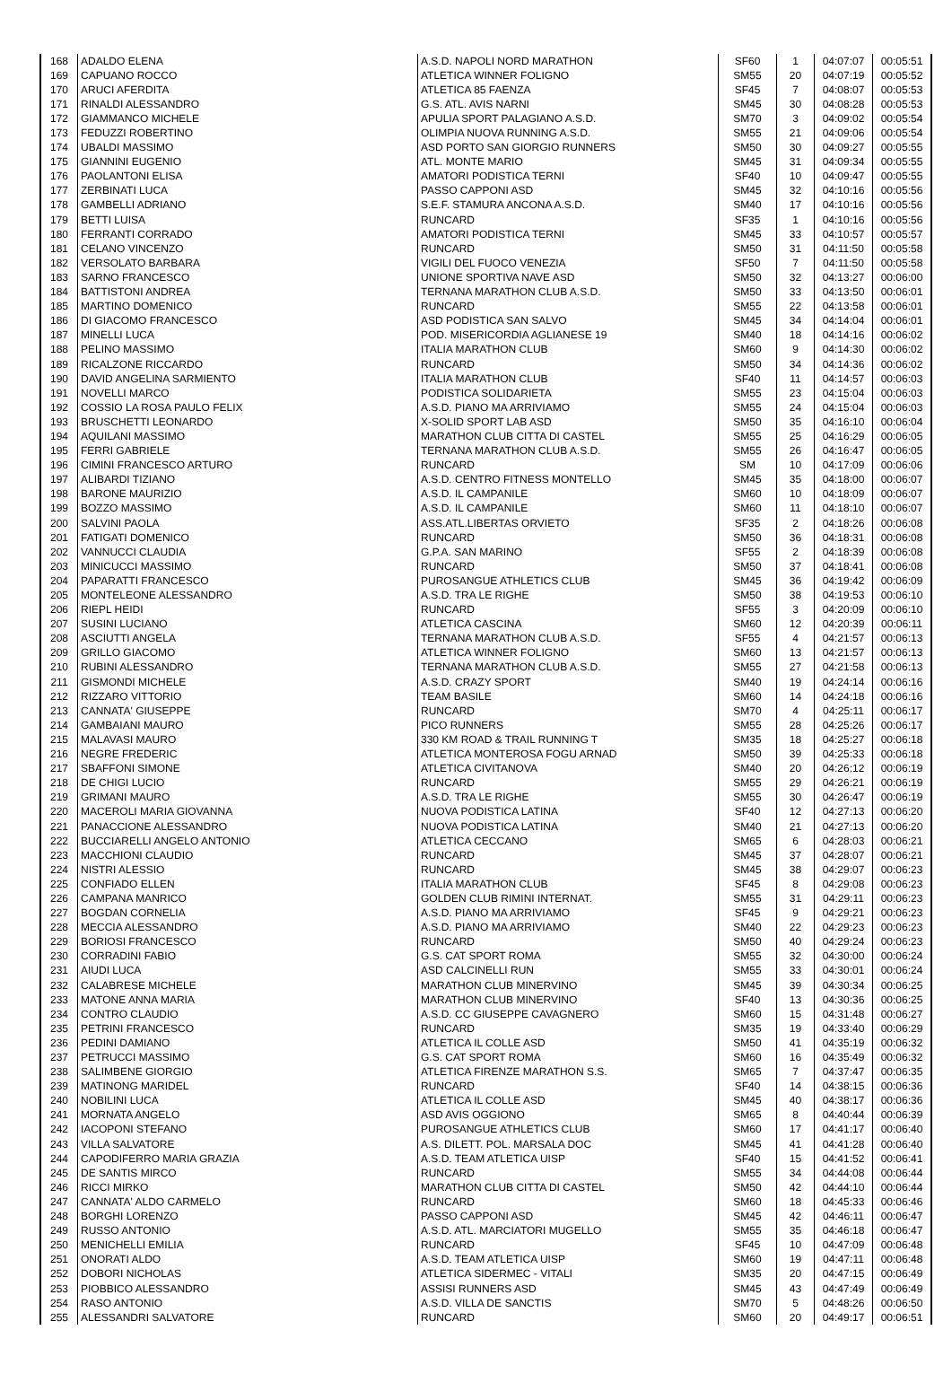| 168 | ADALDO ELENA | A.S.D. NAPOLI NORD MARATHON | SF60 | 1 | 04:07:07 | 00:05:51 |
| 169 | CAPUANO ROCCO | ATLETICA WINNER FOLIGNO | SM55 | 20 | 04:07:19 | 00:05:52 |
| 170 | ARUCI AFERDITA | ATLETICA 85 FAENZA | SF45 | 7 | 04:08:07 | 00:05:53 |
| 171 | RINALDI ALESSANDRO | G.S. ATL. AVIS NARNI | SM45 | 30 | 04:08:28 | 00:05:53 |
| 172 | GIAMMANCO MICHELE | APULIA SPORT PALAGIANO A.S.D. | SM70 | 3 | 04:09:02 | 00:05:54 |
| 173 | FEDUZZI ROBERTINO | OLIMPIA NUOVA RUNNING A.S.D. | SM55 | 21 | 04:09:06 | 00:05:54 |
| 174 | UBALDI MASSIMO | ASD PORTO SAN GIORGIO RUNNERS | SM50 | 30 | 04:09:27 | 00:05:55 |
| 175 | GIANNINI EUGENIO | ATL. MONTE MARIO | SM45 | 31 | 04:09:34 | 00:05:55 |
| 176 | PAOLANTONI ELISA | AMATORI PODISTICA TERNI | SF40 | 10 | 04:09:47 | 00:05:55 |
| 177 | ZERBINATI LUCA | PASSO CAPPONI ASD | SM45 | 32 | 04:10:16 | 00:05:56 |
| 178 | GAMBELLI ADRIANO | S.E.F. STAMURA ANCONA A.S.D. | SM40 | 17 | 04:10:16 | 00:05:56 |
| 179 | BETTI LUISA | RUNCARD | SF35 | 1 | 04:10:16 | 00:05:56 |
| 180 | FERRANTI CORRADO | AMATORI PODISTICA TERNI | SM45 | 33 | 04:10:57 | 00:05:57 |
| 181 | CELANO VINCENZO | RUNCARD | SM50 | 31 | 04:11:50 | 00:05:58 |
| 182 | VERSOLATO BARBARA | VIGILI DEL FUOCO VENEZIA | SF50 | 7 | 04:11:50 | 00:05:58 |
| 183 | SARNO FRANCESCO | UNIONE SPORTIVA NAVE ASD | SM50 | 32 | 04:13:27 | 00:06:00 |
| 184 | BATTISTONI ANDREA | TERNANA MARATHON CLUB A.S.D. | SM50 | 33 | 04:13:50 | 00:06:01 |
| 185 | MARTINO DOMENICO | RUNCARD | SM55 | 22 | 04:13:58 | 00:06:01 |
| 186 | DI GIACOMO FRANCESCO | ASD PODISTICA SAN SALVO | SM45 | 34 | 04:14:04 | 00:06:01 |
| 187 | MINELLI LUCA | POD. MISERICORDIA AGLIANESE 19 | SM40 | 18 | 04:14:16 | 00:06:02 |
| 188 | PELINO MASSIMO | ITALIA MARATHON CLUB | SM60 | 9 | 04:14:30 | 00:06:02 |
| 189 | RICALZONE RICCARDO | RUNCARD | SM50 | 34 | 04:14:36 | 00:06:02 |
| 190 | DAVID ANGELINA SARMIENTO | ITALIA MARATHON CLUB | SF40 | 11 | 04:14:57 | 00:06:03 |
| 191 | NOVELLI MARCO | PODISTICA SOLIDARIETA | SM55 | 23 | 04:15:04 | 00:06:03 |
| 192 | COSSIO LA ROSA PAULO FELIX | A.S.D. PIANO MA ARRIVIAMO | SM55 | 24 | 04:15:04 | 00:06:03 |
| 193 | BRUSCHETTI LEONARDO | X-SOLID SPORT LAB ASD | SM50 | 35 | 04:16:10 | 00:06:04 |
| 194 | AQUILANI MASSIMO | MARATHON CLUB CITTA DI CASTEL | SM55 | 25 | 04:16:29 | 00:06:05 |
| 195 | FERRI GABRIELE | TERNANA MARATHON CLUB A.S.D. | SM55 | 26 | 04:16:47 | 00:06:05 |
| 196 | CIMINI FRANCESCO ARTURO | RUNCARD | SM | 10 | 04:17:09 | 00:06:06 |
| 197 | ALIBARDI TIZIANO | A.S.D. CENTRO FITNESS MONTELLO | SM45 | 35 | 04:18:00 | 00:06:07 |
| 198 | BARONE MAURIZIO | A.S.D. IL CAMPANILE | SM60 | 10 | 04:18:09 | 00:06:07 |
| 199 | BOZZO MASSIMO | A.S.D. IL CAMPANILE | SM60 | 11 | 04:18:10 | 00:06:07 |
| 200 | SALVINI PAOLA | ASS.ATL.LIBERTAS ORVIETO | SF35 | 2 | 04:18:26 | 00:06:08 |
| 201 | FATIGATI DOMENICO | RUNCARD | SM50 | 36 | 04:18:31 | 00:06:08 |
| 202 | VANNUCCI CLAUDIA | G.P.A. SAN MARINO | SF55 | 2 | 04:18:39 | 00:06:08 |
| 203 | MINICUCCI MASSIMO | RUNCARD | SM50 | 37 | 04:18:41 | 00:06:08 |
| 204 | PAPARATTI FRANCESCO | PUROSANGUE ATHLETICS CLUB | SM45 | 36 | 04:19:42 | 00:06:09 |
| 205 | MONTELEONE ALESSANDRO | A.S.D. TRA LE RIGHE | SM50 | 38 | 04:19:53 | 00:06:10 |
| 206 | RIEPL HEIDI | RUNCARD | SF55 | 3 | 04:20:09 | 00:06:10 |
| 207 | SUSINI LUCIANO | ATLETICA CASCINA | SM60 | 12 | 04:20:39 | 00:06:11 |
| 208 | ASCIUTTI ANGELA | TERNANA MARATHON CLUB A.S.D. | SF55 | 4 | 04:21:57 | 00:06:13 |
| 209 | GRILLO GIACOMO | ATLETICA WINNER FOLIGNO | SM60 | 13 | 04:21:57 | 00:06:13 |
| 210 | RUBINI ALESSANDRO | TERNANA MARATHON CLUB A.S.D. | SM55 | 27 | 04:21:58 | 00:06:13 |
| 211 | GISMONDI MICHELE | A.S.D. CRAZY SPORT | SM40 | 19 | 04:24:14 | 00:06:16 |
| 212 | RIZZARO VITTORIO | TEAM BASILE | SM60 | 14 | 04:24:18 | 00:06:16 |
| 213 | CANNATA' GIUSEPPE | RUNCARD | SM70 | 4 | 04:25:11 | 00:06:17 |
| 214 | GAMBAIANI MAURO | PICO RUNNERS | SM55 | 28 | 04:25:26 | 00:06:17 |
| 215 | MALAVASI MAURO | 330 KM ROAD & TRAIL RUNNING T | SM35 | 18 | 04:25:27 | 00:06:18 |
| 216 | NEGRE FREDERIC | ATLETICA MONTEROSA FOGU ARNAD | SM50 | 39 | 04:25:33 | 00:06:18 |
| 217 | SBAFFONI SIMONE | ATLETICA CIVITANOVA | SM40 | 20 | 04:26:12 | 00:06:19 |
| 218 | DE CHIGI LUCIO | RUNCARD | SM55 | 29 | 04:26:21 | 00:06:19 |
| 219 | GRIMANI MAURO | A.S.D. TRA LE RIGHE | SM55 | 30 | 04:26:47 | 00:06:19 |
| 220 | MACEROLI MARIA GIOVANNA | NUOVA PODISTICA LATINA | SF40 | 12 | 04:27:13 | 00:06:20 |
| 221 | PANACCIONE ALESSANDRO | NUOVA PODISTICA LATINA | SM40 | 21 | 04:27:13 | 00:06:20 |
| 222 | BUCCIARELLI ANGELO ANTONIO | ATLETICA CECCANO | SM65 | 6 | 04:28:03 | 00:06:21 |
| 223 | MACCHIONI CLAUDIO | RUNCARD | SM45 | 37 | 04:28:07 | 00:06:21 |
| 224 | NISTRI ALESSIO | RUNCARD | SM45 | 38 | 04:29:07 | 00:06:23 |
| 225 | CONFIADO ELLEN | ITALIA MARATHON CLUB | SF45 | 8 | 04:29:08 | 00:06:23 |
| 226 | CAMPANA MANRICO | GOLDEN CLUB RIMINI INTERNAT. | SM55 | 31 | 04:29:11 | 00:06:23 |
| 227 | BOGDAN CORNELIA | A.S.D. PIANO MA ARRIVIAMO | SF45 | 9 | 04:29:21 | 00:06:23 |
| 228 | MECCIA ALESSANDRO | A.S.D. PIANO MA ARRIVIAMO | SM40 | 22 | 04:29:23 | 00:06:23 |
| 229 | BORIOSI FRANCESCO | RUNCARD | SM50 | 40 | 04:29:24 | 00:06:23 |
| 230 | CORRADINI FABIO | G.S. CAT SPORT ROMA | SM55 | 32 | 04:30:00 | 00:06:24 |
| 231 | AIUDI LUCA | ASD CALCINELLI RUN | SM55 | 33 | 04:30:01 | 00:06:24 |
| 232 | CALABRESE MICHELE | MARATHON CLUB MINERVINO | SM45 | 39 | 04:30:34 | 00:06:25 |
| 233 | MATONE ANNA MARIA | MARATHON CLUB MINERVINO | SF40 | 13 | 04:30:36 | 00:06:25 |
| 234 | CONTRO CLAUDIO | A.S.D. CC GIUSEPPE CAVAGNERO | SM60 | 15 | 04:31:48 | 00:06:27 |
| 235 | PETRINI FRANCESCO | RUNCARD | SM35 | 19 | 04:33:40 | 00:06:29 |
| 236 | PEDINI DAMIANO | ATLETICA IL COLLE ASD | SM50 | 41 | 04:35:19 | 00:06:32 |
| 237 | PETRUCCI MASSIMO | G.S. CAT SPORT ROMA | SM60 | 16 | 04:35:49 | 00:06:32 |
| 238 | SALIMBENE GIORGIO | ATLETICA FIRENZE MARATHON S.S. | SM65 | 7 | 04:37:47 | 00:06:35 |
| 239 | MATINONG MARIDEL | RUNCARD | SF40 | 14 | 04:38:15 | 00:06:36 |
| 240 | NOBILINI LUCA | ATLETICA IL COLLE ASD | SM45 | 40 | 04:38:17 | 00:06:36 |
| 241 | MORNATA ANGELO | ASD AVIS OGGIONO | SM65 | 8 | 04:40:44 | 00:06:39 |
| 242 | IACOPONI STEFANO | PUROSANGUE ATHLETICS CLUB | SM60 | 17 | 04:41:17 | 00:06:40 |
| 243 | VILLA SALVATORE | A.S. DILETT. POL. MARSALA DOC | SM45 | 41 | 04:41:28 | 00:06:40 |
| 244 | CAPODIFERRO MARIA GRAZIA | A.S.D. TEAM ATLETICA UISP | SF40 | 15 | 04:41:52 | 00:06:41 |
| 245 | DE SANTIS MIRCO | RUNCARD | SM55 | 34 | 04:44:08 | 00:06:44 |
| 246 | RICCI MIRKO | MARATHON CLUB CITTA DI CASTEL | SM50 | 42 | 04:44:10 | 00:06:44 |
| 247 | CANNATA' ALDO CARMELO | RUNCARD | SM60 | 18 | 04:45:33 | 00:06:46 |
| 248 | BORGHI LORENZO | PASSO CAPPONI ASD | SM45 | 42 | 04:46:11 | 00:06:47 |
| 249 | RUSSO ANTONIO | A.S.D. ATL. MARCIATORI MUGELLO | SM55 | 35 | 04:46:18 | 00:06:47 |
| 250 | MENICHELLI EMILIA | RUNCARD | SF45 | 10 | 04:47:09 | 00:06:48 |
| 251 | ONORATI ALDO | A.S.D. TEAM ATLETICA UISP | SM60 | 19 | 04:47:11 | 00:06:48 |
| 252 | DOBORI NICHOLAS | ATLETICA SIDERMEC - VITALI | SM35 | 20 | 04:47:15 | 00:06:49 |
| 253 | PIOBBICO ALESSANDRO | ASSISI RUNNERS ASD | SM45 | 43 | 04:47:49 | 00:06:49 |
| 254 | RASO ANTONIO | A.S.D. VILLA DE SANCTIS | SM70 | 5 | 04:48:26 | 00:06:50 |
| 255 | ALESSANDRI SALVATORE | RUNCARD | SM60 | 20 | 04:49:17 | 00:06:51 |